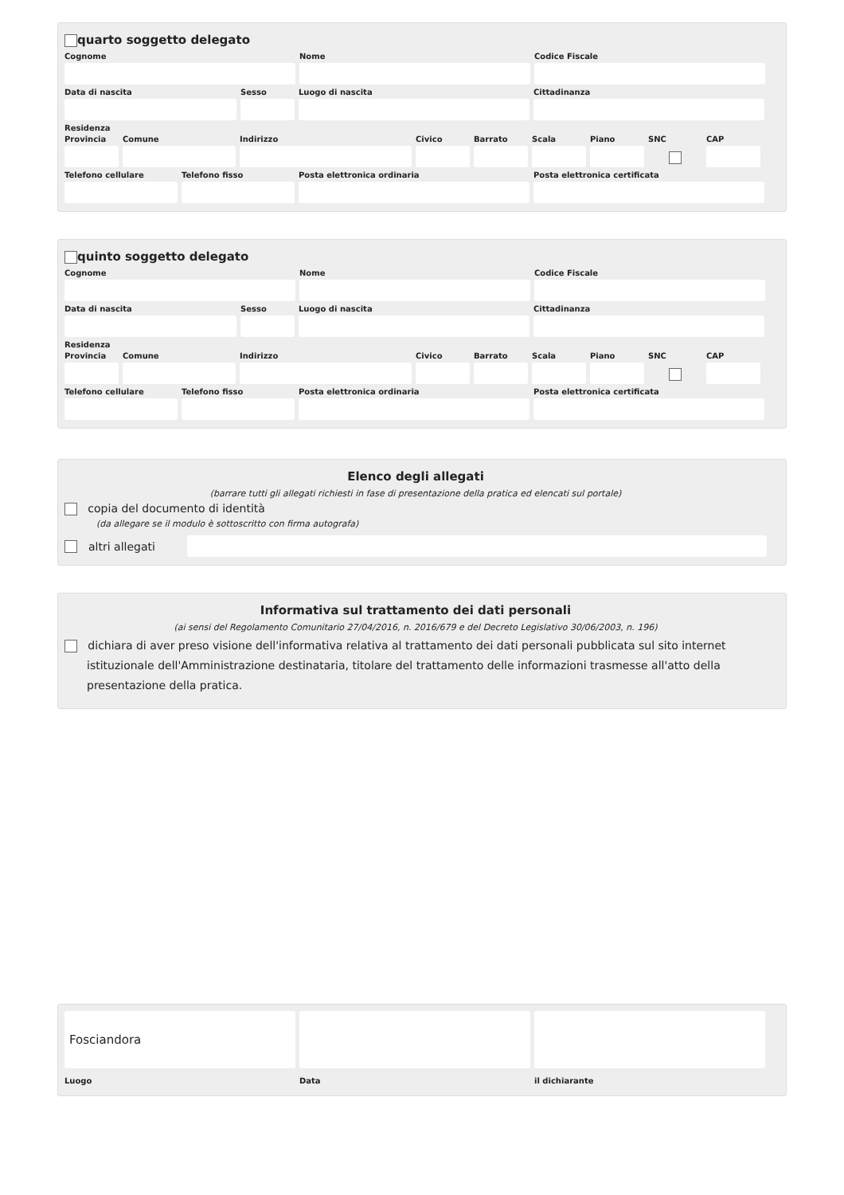quarto soggetto delegato
Cognome Nome Codice Fiscale
Data di nascita Sesso Luogo di nascita Cittadinanza
Residenza
Provincia
Comune Indirizzo Civico Barrato Scala Piano SNC CAP
Telefono cellulare
Telefono fisso Posta elettronica ordinaria Posta elettronica certificata
quinto soggetto delegato
Cognome Nome Codice Fiscale
Data di nascita Sesso Luogo di nascita Cittadinanza
Residenza
Provincia
Comune Indirizzo Civico Barrato Scala Piano SNC CAP
Telefono cellulare
Telefono fisso Posta elettronica ordinaria Posta elettronica certificata
Elenco degli allegati
(barrare tutti gli allegati richiesti in fase di presentazione della pratica ed elencati sul portale)
copia del documento di identità
(da allegare se il modulo è sottoscritto con firma autografa)
altri allegati
Informativa sul trattamento dei dati personali
(ai sensi del Regolamento Comunitario 27/04/2016, n. 2016/679 e del Decreto Legislativo 30/06/2003, n. 196)
dichiara di aver preso visione dell'informativa relativa al trattamento dei dati personali pubblicata sul sito internet istituzionale dell'Amministrazione destinataria, titolare del trattamento delle informazioni trasmesse all'atto della presentazione della pratica.
Fosciandora
Luogo Data il dichiarante